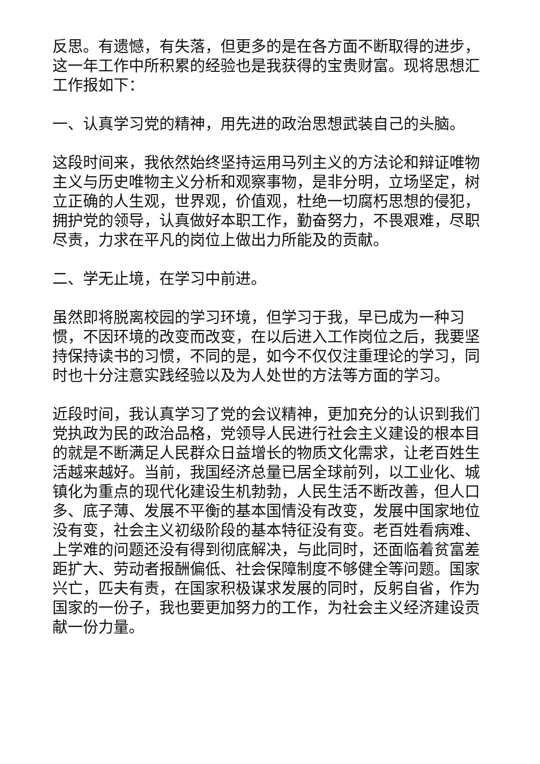反思。有遗憾，有失落，但更多的是在各方面不断取得的进步，这一年工作中所积累的经验也是我获得的宝贵财富。现将思想汇工作报如下：
一、认真学习党的精神，用先进的政治思想武装自己的头脑。
这段时间来，我依然始终坚持运用马列主义的方法论和辩证唯物主义与历史唯物主义分析和观察事物，是非分明，立场坚定，树立正确的人生观，世界观，价值观，杜绝一切腐朽思想的侵犯，拥护党的领导，认真做好本职工作，勤奋努力，不畏艰难，尽职尽责，力求在平凡的岗位上做出力所能及的贡献。
二、学无止境，在学习中前进。
虽然即将脱离校园的学习环境，但学习于我，早已成为一种习惯，不因环境的改变而改变，在以后进入工作岗位之后，我要坚持保持读书的习惯，不同的是，如今不仅仅注重理论的学习，同时也十分注意实践经验以及为人处世的方法等方面的学习。
近段时间，我认真学习了党的会议精神，更加充分的认识到我们党执政为民的政治品格，党领导人民进行社会主义建设的根本目的就是不断满足人民群众日益增长的物质文化需求，让老百姓生活越来越好。当前，我国经济总量已居全球前列，以工业化、城镇化为重点的现代化建设生机勃勃，人民生活不断改善，但人口多、底子薄、发展不平衡的基本国情没有改变，发展中国家地位没有变，社会主义初级阶段的基本特征没有变。老百姓看病难、上学难的问题还没有得到彻底解决，与此同时，还面临着贫富差距扩大、劳动者报酬偏低、社会保障制度不够健全等问题。国家兴亡，匹夫有责，在国家积极谋求发展的同时，反躬自省，作为国家的一份子，我也要更加努力的工作，为社会主义经济建设贡献一份力量。